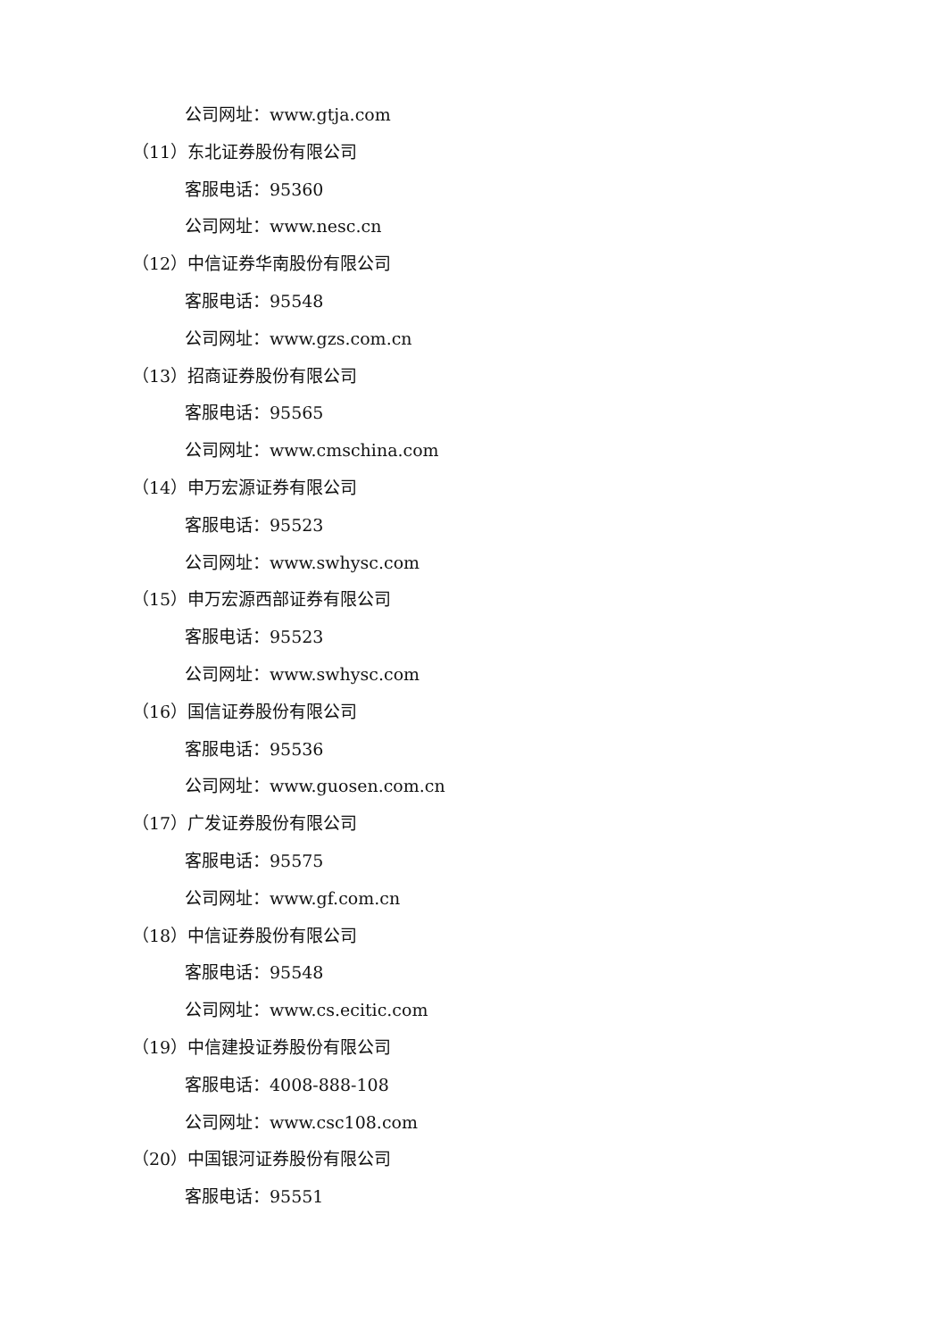公司网址：www.gtja.com
（11）东北证券股份有限公司
客服电话：95360
公司网址：www.nesc.cn
（12）中信证券华南股份有限公司
客服电话：95548
公司网址：www.gzs.com.cn
（13）招商证券股份有限公司
客服电话：95565
公司网址：www.cmschina.com
（14）申万宏源证券有限公司
客服电话：95523
公司网址：www.swhysc.com
（15）申万宏源西部证券有限公司
客服电话：95523
公司网址：www.swhysc.com
（16）国信证券股份有限公司
客服电话：95536
公司网址：www.guosen.com.cn
（17）广发证券股份有限公司
客服电话：95575
公司网址：www.gf.com.cn
（18）中信证券股份有限公司
客服电话：95548
公司网址：www.cs.ecitic.com
（19）中信建投证券股份有限公司
客服电话：4008-888-108
公司网址：www.csc108.com
（20）中国银河证券股份有限公司
客服电话：95551